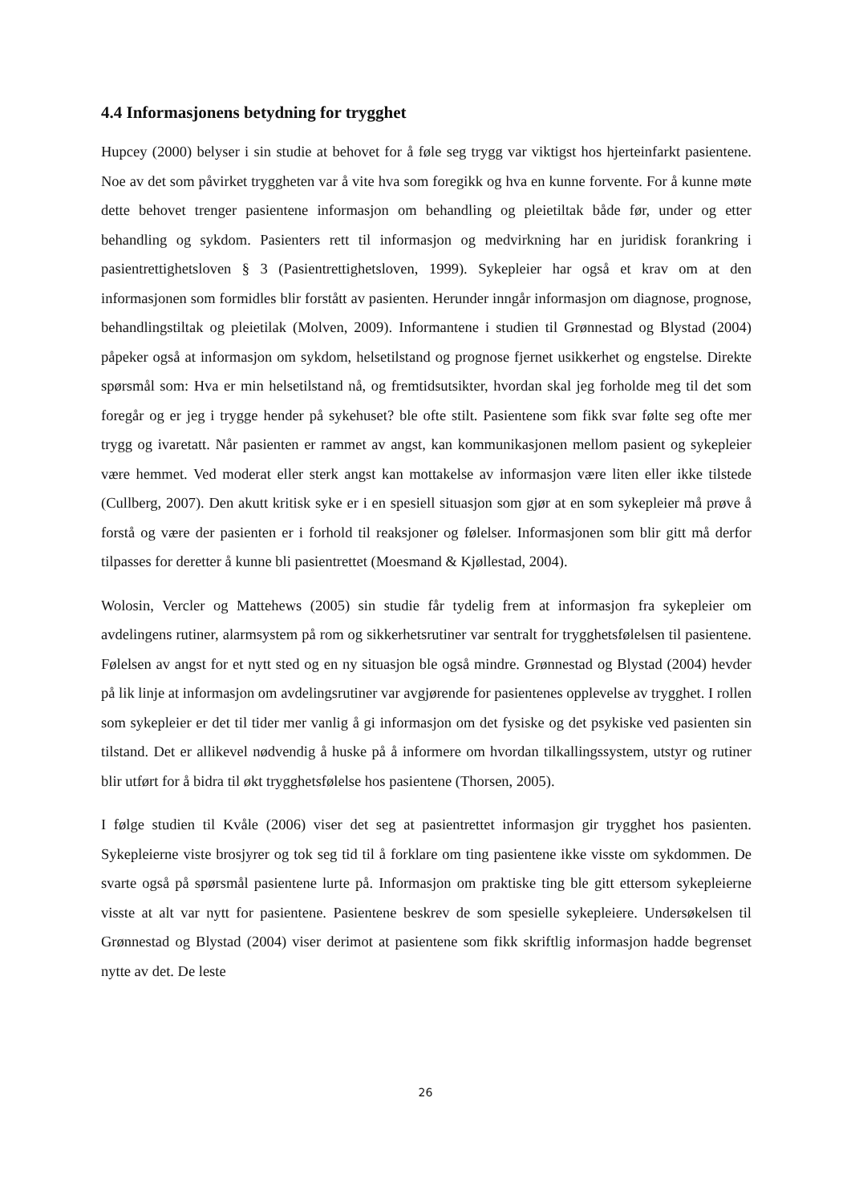4.4 Informasjonens betydning for trygghet
Hupcey (2000) belyser i sin studie at behovet for å føle seg trygg var viktigst hos hjerteinfarkt pasientene. Noe av det som påvirket tryggheten var å vite hva som foregikk og hva en kunne forvente. For å kunne møte dette behovet trenger pasientene informasjon om behandling og pleietiltak både før, under og etter behandling og sykdom. Pasienters rett til informasjon og medvirkning har en juridisk forankring i pasientrettighetsloven § 3 (Pasientrettighetsloven, 1999). Sykepleier har også et krav om at den informasjonen som formidles blir forstått av pasienten. Herunder inngår informasjon om diagnose, prognose, behandlingstiltak og pleietilak (Molven, 2009). Informantene i studien til Grønnestad og Blystad (2004) påpeker også at informasjon om sykdom, helsetilstand og prognose fjernet usikkerhet og engstelse. Direkte spørsmål som: Hva er min helsetilstand nå, og fremtidsutsikter, hvordan skal jeg forholde meg til det som foregår og er jeg i trygge hender på sykehuset? ble ofte stilt. Pasientene som fikk svar følte seg ofte mer trygg og ivaretatt. Når pasienten er rammet av angst, kan kommunikasjonen mellom pasient og sykepleier være hemmet. Ved moderat eller sterk angst kan mottakelse av informasjon være liten eller ikke tilstede (Cullberg, 2007). Den akutt kritisk syke er i en spesiell situasjon som gjør at en som sykepleier må prøve å forstå og være der pasienten er i forhold til reaksjoner og følelser. Informasjonen som blir gitt må derfor tilpasses for deretter å kunne bli pasientrettet (Moesmand & Kjøllestad, 2004).
Wolosin, Vercler og Mattehews (2005) sin studie får tydelig frem at informasjon fra sykepleier om avdelingens rutiner, alarmsystem på rom og sikkerhetsrutiner var sentralt for trygghetsfølelsen til pasientene. Følelsen av angst for et nytt sted og en ny situasjon ble også mindre. Grønnestad og Blystad (2004) hevder på lik linje at informasjon om avdelingsrutiner var avgjørende for pasientenes opplevelse av trygghet. I rollen som sykepleier er det til tider mer vanlig å gi informasjon om det fysiske og det psykiske ved pasienten sin tilstand. Det er allikevel nødvendig å huske på å informere om hvordan tilkallingssystem, utstyr og rutiner blir utført for å bidra til økt trygghetsfølelse hos pasientene (Thorsen, 2005).
I følge studien til Kvåle (2006) viser det seg at pasientrettet informasjon gir trygghet hos pasienten. Sykepleierne viste brosjyrer og tok seg tid til å forklare om ting pasientene ikke visste om sykdommen. De svarte også på spørsmål pasientene lurte på. Informasjon om praktiske ting ble gitt ettersom sykepleierne visste at alt var nytt for pasientene. Pasientene beskrev de som spesielle sykepleiere. Undersøkelsen til Grønnestad og Blystad (2004) viser derimot at pasientene som fikk skriftlig informasjon hadde begrenset nytte av det. De leste
26